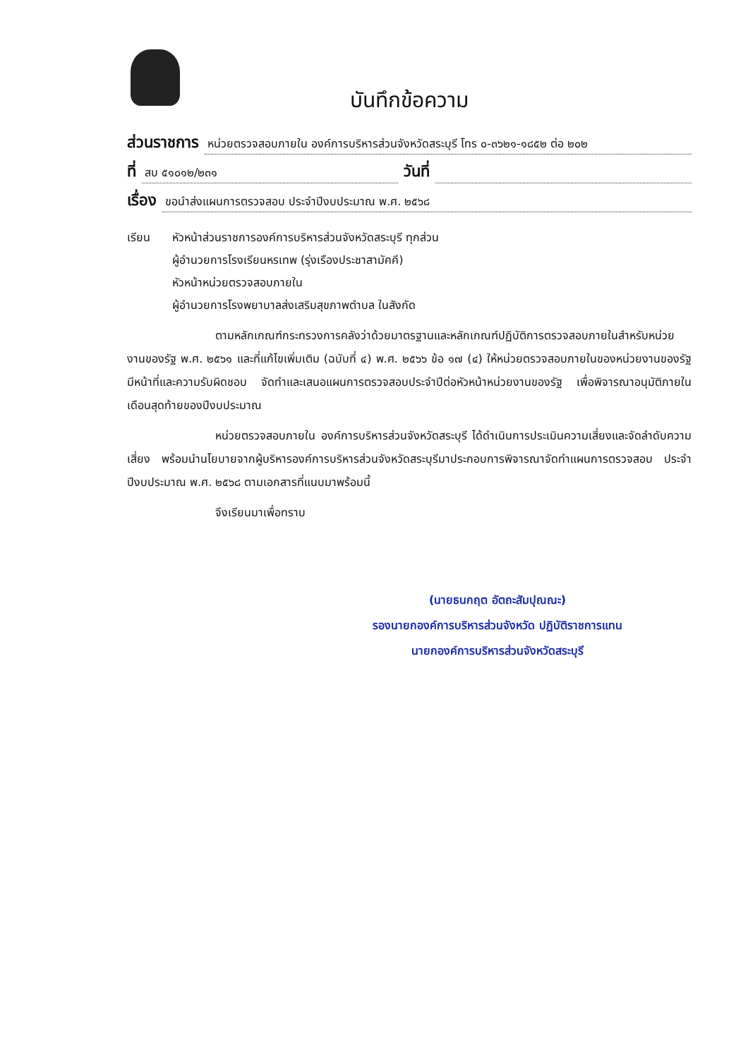บันทึกข้อความ
ส่วนราชการ หน่วยตรวจสอบภายใน องค์การบริหารส่วนจังหวัดสระบุรี โทร ๐-๓๖๒๑-๑๘๕๒ ต่อ ๒๐๒
ที่ สบ ๕๑๐๑๒/๒๓๑ วันที่
เรื่อง ขอนำส่งแผนการตรวจสอบ ประจำปีงบประมาณ พ.ศ. ๒๕๖๘
เรียน หัวหน้าส่วนราชการองค์การบริหารส่วนจังหวัดสระบุรี ทุกส่วน
ผู้อำนวยการโรงเรียนหรเทพ (รุ่งเรืองประชาสามัคคี)
หัวหน้าหน่วยตรวจสอบภายใน
ผู้อำนวยการโรงพยาบาลส่งเสริมสุขภาพตำบล ในสังกัด
ตามหลักเกณฑ์กระทรวงการคลังว่าด้วยมาตรฐานและหลักเกณฑ์ปฏิบัติการตรวจสอบภายในสำหรับหน่วยงานของรัฐ พ.ศ. ๒๕๖๑ และที่แก้ไขเพิ่มเติม (ฉบับที่ ๔) พ.ศ. ๒๕๖๖ ข้อ ๑๗ (๔) ให้หน่วยตรวจสอบภายในของหน่วยงานของรัฐมีหน้าที่และความรับผิดชอบ จัดทำและเสนอแผนการตรวจสอบประจำปีต่อหัวหน้าหน่วยงานของรัฐ เพื่อพิจารณาอนุมัติภายในเดือนสุดท้ายของปีงบประมาณ
หน่วยตรวจสอบภายใน องค์การบริหารส่วนจังหวัดสระบุรี ได้ดำเนินการประเมินความเสี่ยงและจัดลำดับความเสี่ยง พร้อมนำนโยบายจากผู้บริหารองค์การบริหารส่วนจังหวัดสระบุรีมาประกอบการพิจารณาจัดทำแผนการตรวจสอบ ประจำปีงบประมาณ พ.ศ. ๒๕๖๘ ตามเอกสารที่แนบมาพร้อมนี้
จึงเรียนมาเพื่อทราบ
(นายธนกฤต อัตถะสัมปุณณะ)
รองนายกองค์การบริหารส่วนจังหวัด ปฏิบัติราชการแทน
นายกองค์การบริหารส่วนจังหวัดสระบุรี